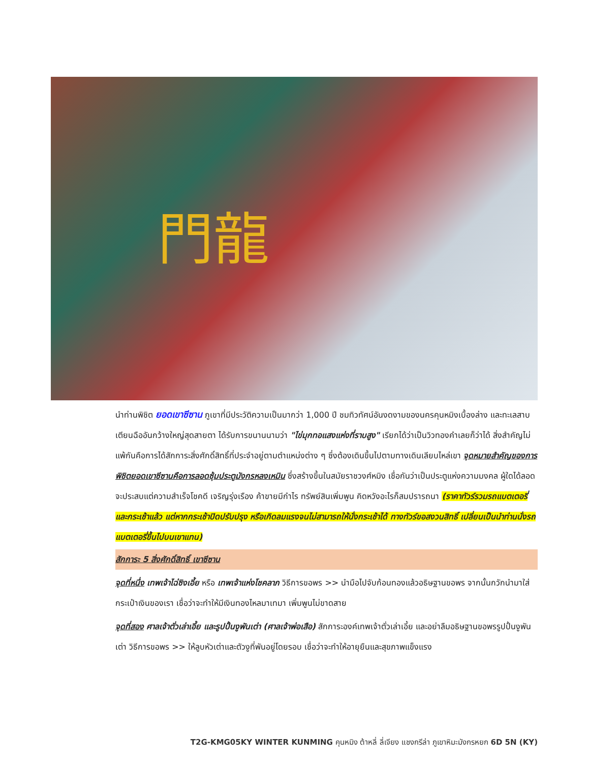門龍
นำท่านพิชิต ยอดเขาซีซาน ภูเขาที่มีประวัติความเป็นมากว่า 1,000 ปี ชมทิวทัศน์อันงดงามของนครคุนหมิงเบื้องล่าง และทะเลสาบเตียนฉืออันกว้างใหญ่สุดสายตา ได้รับการขนานนามว่า "ไข่มุกทอแสงแห่งที่ราบสูง" เรียกได้ว่าเป็นวิวทองคำเลยก็ว่าได้ สิ่งสำคัญไม่แพ้กันคือการได้สักการะสิ่งศักดิ์สิทธิ์ที่ประจำอยู่ตามตำแหน่งต่าง ๆ ซึ่งต้องเดินขึ้นไปตามทางเดินเลียบไหล่เขา จุดหมายสำคัญของการพิชิตยอดเขาซีซานคือการลอดซุ้มประตูมังกรหลงเหมิน ซึ่งสร้างขึ้นในสมัยราชวงศ์หมิง เชื่อกันว่าเป็นประตูแห่งความมงคล ผู้ใดได้ลอดจะประสบแต่ความสำเร็จโชคดี เจริญรุ่งเรือง ค้าขายมีกำไร ทรัพย์สินเพิ่มพูน คิดหวังอะไรก็สมปรารถนา (ราคาทัวร์รวมรถแบตเตอรี่ และกระเช้าแล้ว แต่หากกระเช้าปิดปรับปรุง หรือเกิดลมแรงจนไม่สามารถให้นั่งกระเช้าได้ ทางทัวร์ขอสงวนสิทธิ์ เปลี่ยนเป็นนำท่านนั่งรถแบตเตอรี่ขึ้นไปบนเขาแทน)
สักการะ 5 สิ่งศักดิ์สิทธิ์ เขาซีซาน
จุดที่หนึ่ง เทพเจ้าไฉ่ซิงเอี้ย หรือ เทพเจ้าแห่งโชคลาภ วิธีการขอพร >> นำมือไปจับก้อนทองแล้วอธิษฐานขอพร จากนั้นกวักนำมาใส่กระเป๋าเงินของเรา เชื่อว่าจะทำให้มีเงินทองไหลมาเทมา เพิ่มพูนไม่ขาดสาย
จุดที่สอง ศาลเจ้าตั่วเล่าเอี้ย และรูปปั้นงูพันเต่า (ศาลเจ้าพ่อเสือ) สักการะองค์เทพเจ้าตั่วเล่าเอี้ย และอย่าลืมอธิษฐานขอพรรูปปั้นงูพันเต่า วิธีการขอพร >> ให้ลูบหัวเต่าและตัวงูที่พันอยู่โดยรอบ เชื่อว่าจะทำให้อายุยืนและสุขภาพแข็งแรง
T2G-KMG05KY WINTER KUNMING คุนหมิง ต้าหลี่ ลี่เจียง แชงกรีล่า ภูเขาหิมะมังกรหยก 6D 5N (KY)